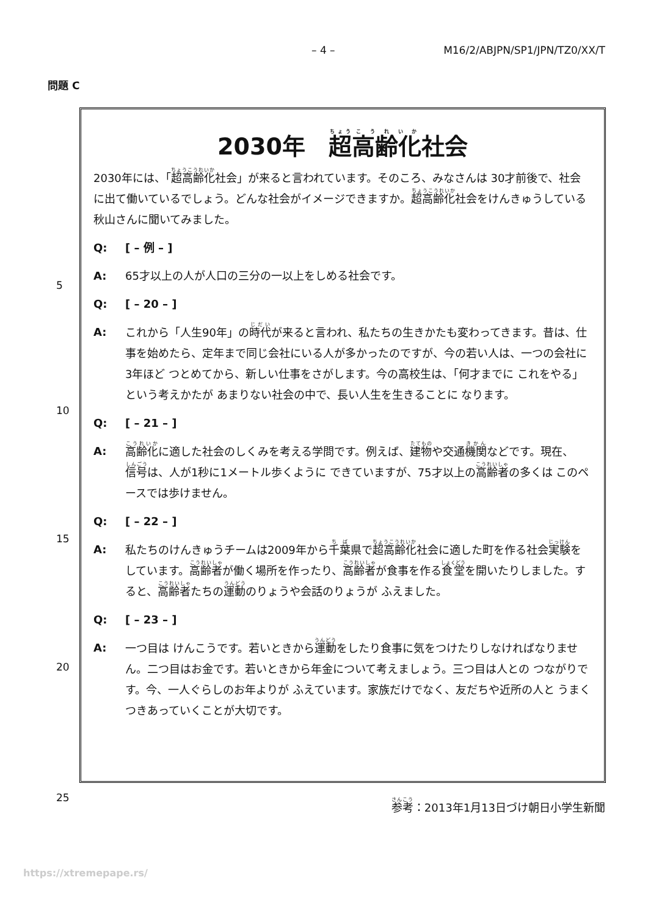– 4 – M16/2/ABJPN/SP1/JPN/TZ0/XX/T
問題 C
2030年　超高齢化社会
2030年には、「超高齢化社会」が来ると言われています。そのころ、みなさんは 30才前後で、社会に出て働いているでしょう。どんな社会がイメージできますか。超高齢化社会をけんきゅうしている秋山さんに聞いてみました。
Q: [ – 例 – ]
A: 65才以上の人が人口の三分の一以上をしめる社会です。
Q: [ – 20 – ]
A: これから「人生90年」の時代が来ると言われ、私たちの生きかたも変わってきます。昔は、仕事を始めたら、定年まで同じ会社にいる人が多かったのですが、今の若い人は、一つの会社に3年ほど つとめてから、新しい仕事をさがします。今の高校生は、「何才までに これをやる」という考えかたが あまりない社会の中で、長い人生を生きることに なります。
Q: [ – 21 – ]
A: 高齢化に適した社会のしくみを考える学問です。例えば、建物や交通機関などです。現在、信号は、人が1秒に1メートル歩くように できていますが、75才以上の高齢者の多くは このペースでは歩けません。
Q: [ – 22 – ]
A: 私たちのけんきゅうチームは2009年から千葉県で超高齢化社会に適した町を作る社会実験をしています。高齢者が働く場所を作ったり、高齢者が食事を作る食堂を開いたりしました。すると、高齢者たちの運動のりょうや会話のりょうが ふえました。
Q: [ – 23 – ]
A: 一つ目は けんこうです。若いときから運動をしたり食事に気をつけたりしなければなりません。二つ目はお金です。若いときから年金について考えましょう。三つ目は人との つながりです。今、一人ぐらしのお年よりが ふえています。家族だけでなく、友だちや近所の人と うまく つきあっていくことが大切です。
5
10
15
20
25
参考：2013年1月13日づけ朝日小学生新聞
https://xtremepape.rs/